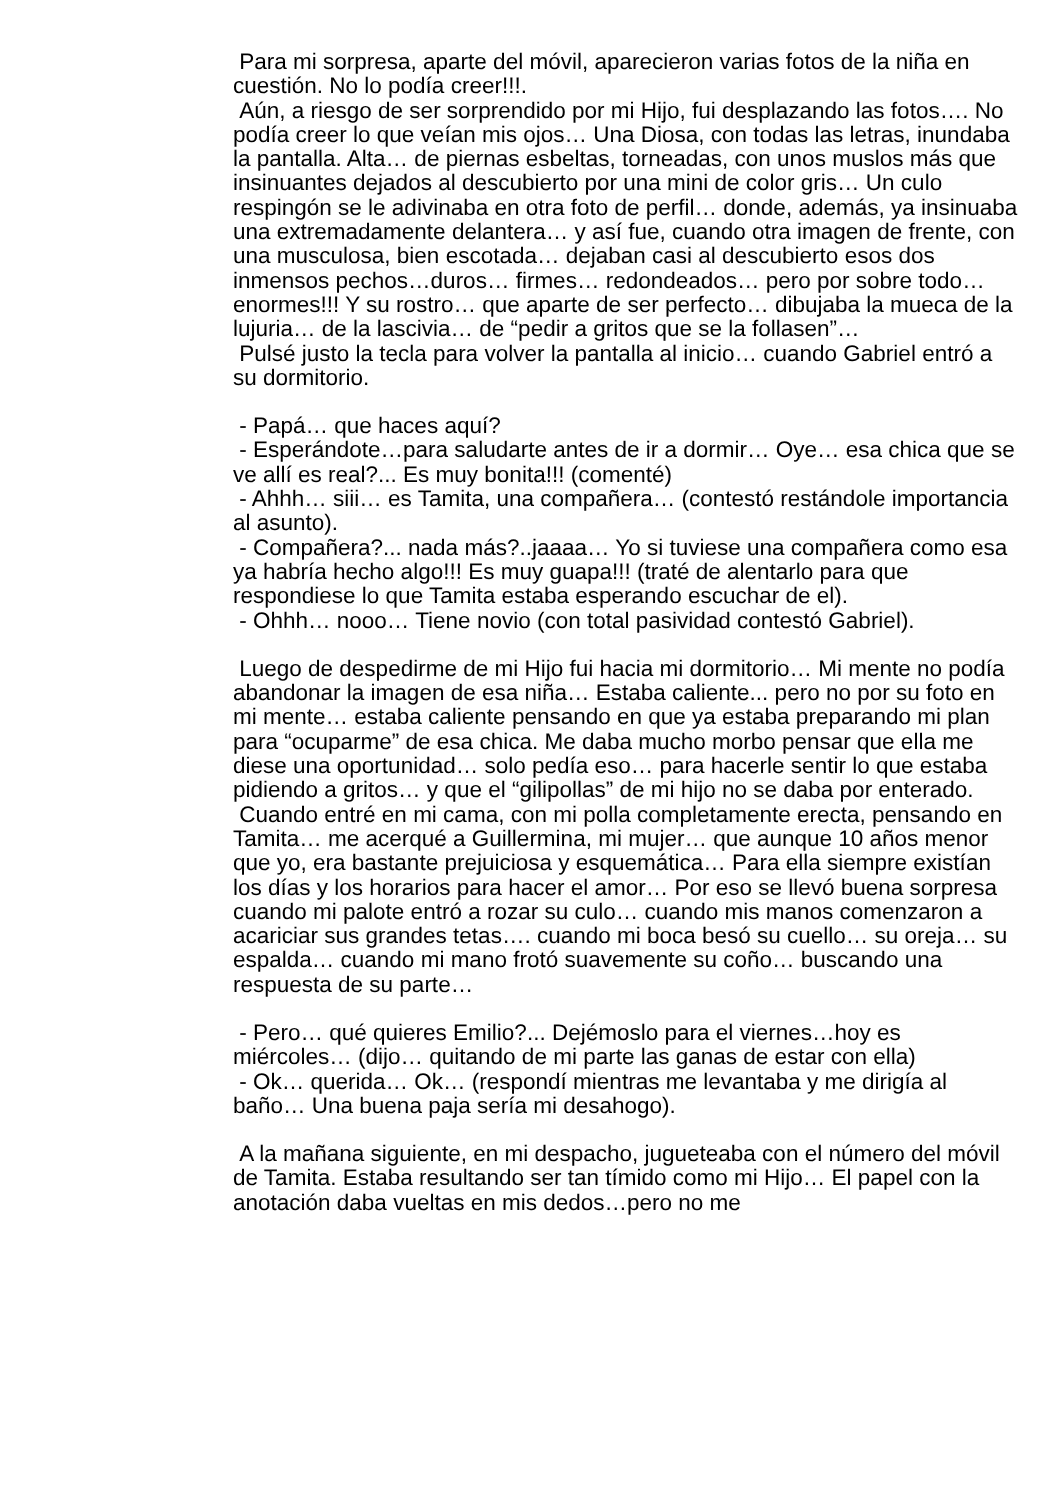Para mi sorpresa, aparte del móvil, aparecieron varias fotos de la niña en cuestión. No lo podía creer!!!.
Aún, a riesgo de ser sorprendido por mi Hijo, fui desplazando las fotos…. No podía creer lo que veían mis ojos… Una Diosa, con todas las letras, inundaba la pantalla. Alta… de piernas esbeltas, torneadas, con unos muslos más que insinuantes dejados al descubierto por una mini de color gris… Un culo respingón se le adivinaba en otra foto de perfil… donde, además, ya insinuaba una extremadamente delantera… y así fue, cuando otra imagen de frente, con una musculosa, bien escotada… dejaban casi al descubierto esos dos inmensos pechos…duros… firmes… redondeados… pero por sobre todo…enormes!!! Y su rostro… que aparte de ser perfecto… dibujaba la mueca de la lujuria… de la lascivia… de “pedir a gritos que se la follasen”…
Pulsé justo la tecla para volver la pantalla al inicio… cuando Gabriel entró a su dormitorio.
- Papá… que haces aquí?
- Esperándote…para saludarte antes de ir a dormir… Oye… esa chica que se ve allí es real?... Es muy bonita!!! (comenté)
- Ahhh… siii… es Tamita, una compañera… (contestó restándole importancia al asunto).
- Compañera?... nada más?..jaaaa… Yo si tuviese una compañera como esa ya habría hecho algo!!! Es muy guapa!!! (traté de alentarlo para que respondiese lo que Tamita estaba esperando escuchar de el).
- Ohhh… nooo… Tiene novio (con total pasividad contestó Gabriel).
Luego de despedirme de mi Hijo fui hacia mi dormitorio… Mi mente no podía abandonar la imagen de esa niña… Estaba caliente... pero no por su foto en mi mente… estaba caliente pensando en que ya estaba preparando mi plan para “ocuparme” de esa chica. Me daba mucho morbo pensar que ella me diese una oportunidad… solo pedía eso… para hacerle sentir lo que estaba pidiendo a gritos… y que el “gilipollas” de mi hijo no se daba por enterado.
Cuando entré en mi cama, con mi polla completamente erecta, pensando en Tamita… me acerqué a Guillermina, mi mujer… que aunque 10 años menor que yo, era bastante prejuiciosa y esquemática… Para ella siempre existían los días y los horarios para hacer el amor… Por eso se llevó buena sorpresa cuando mi palote entró a rozar su culo… cuando mis manos comenzaron a acariciar sus grandes tetas…. cuando mi boca besó su cuello… su oreja… su espalda… cuando mi mano frotó suavemente su coño… buscando una respuesta de su parte…
- Pero… qué quieres Emilio?... Dejémoslo para el viernes…hoy es miércoles… (dijo… quitando de mi parte las ganas de estar con ella)
- Ok… querida… Ok… (respondí mientras me levantaba y me dirigía al baño… Una buena paja sería mi desahogo).
A la mañana siguiente, en mi despacho, jugueteaba con el número del móvil de Tamita. Estaba resultando ser tan tímido como mi Hijo… El papel con la anotación daba vueltas en mis dedos…pero no me